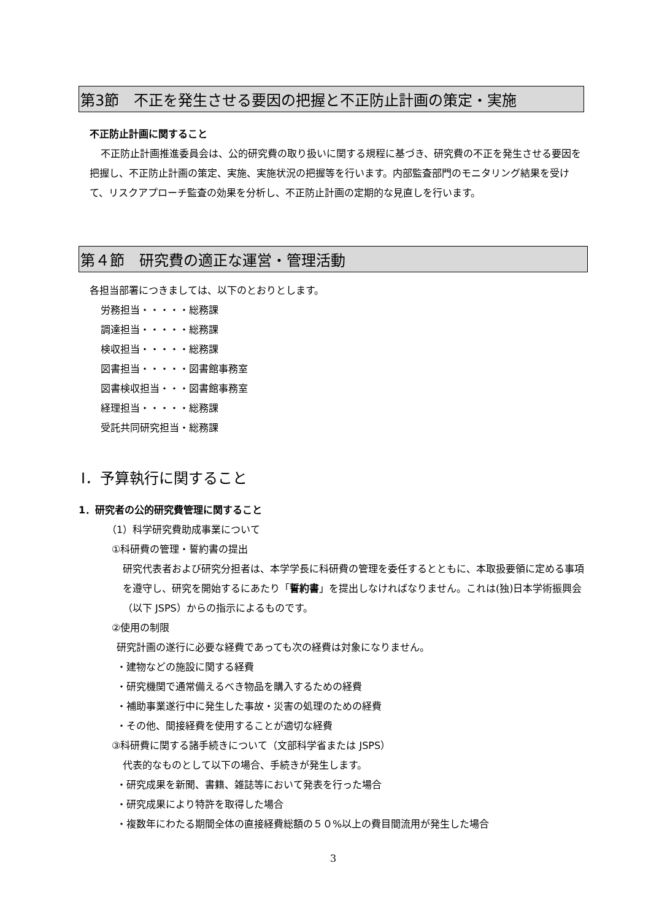第3節　不正を発生させる要因の把握と不正防止計画の策定・実施
不正防止計画に関すること
不正防止計画推進委員会は、公的研究費の取り扱いに関する規程に基づき、研究費の不正を発生させる要因を把握し、不正防止計画の策定、実施、実施状況の把握等を行います。内部監査部門のモニタリング結果を受けて、リスクアプローチ監査の効果を分析し、不正防止計画の定期的な見直しを行います。
第４節　研究費の適正な運営・管理活動
各担当部署につきましては、以下のとおりとします。
労務担当・・・・・総務課
調達担当・・・・・総務課
検収担当・・・・・総務課
図書担当・・・・・図書館事務室
図書検収担当・・・図書館事務室
経理担当・・・・・総務課
受託共同研究担当・総務課
Ⅰ．予算執行に関すること
1．研究者の公的研究費管理に関すること
（1）科学研究費助成事業について
①科研費の管理・誓約書の提出
研究代表者および研究分担者は、本学学長に科研費の管理を委任するとともに、本取扱要領に定める事項を遵守し、研究を開始するにあたり「誓約書」を提出しなければなりません。これは(独)日本学術振興会（以下 JSPS）からの指示によるものです。
②使用の制限
研究計画の遂行に必要な経費であっても次の経費は対象になりません。
・建物などの施設に関する経費
・研究機関で通常備えるべき物品を購入するための経費
・補助事業遂行中に発生した事故・災害の処理のための経費
・その他、間接経費を使用することが適切な経費
③科研費に関する諸手続きについて（文部科学省または JSPS）
代表的なものとして以下の場合、手続きが発生します。
・研究成果を新聞、書籍、雑誌等において発表を行った場合
・研究成果により特許を取得した場合
・複数年にわたる期間全体の直接経費総額の５０%以上の費目間流用が発生した場合
3